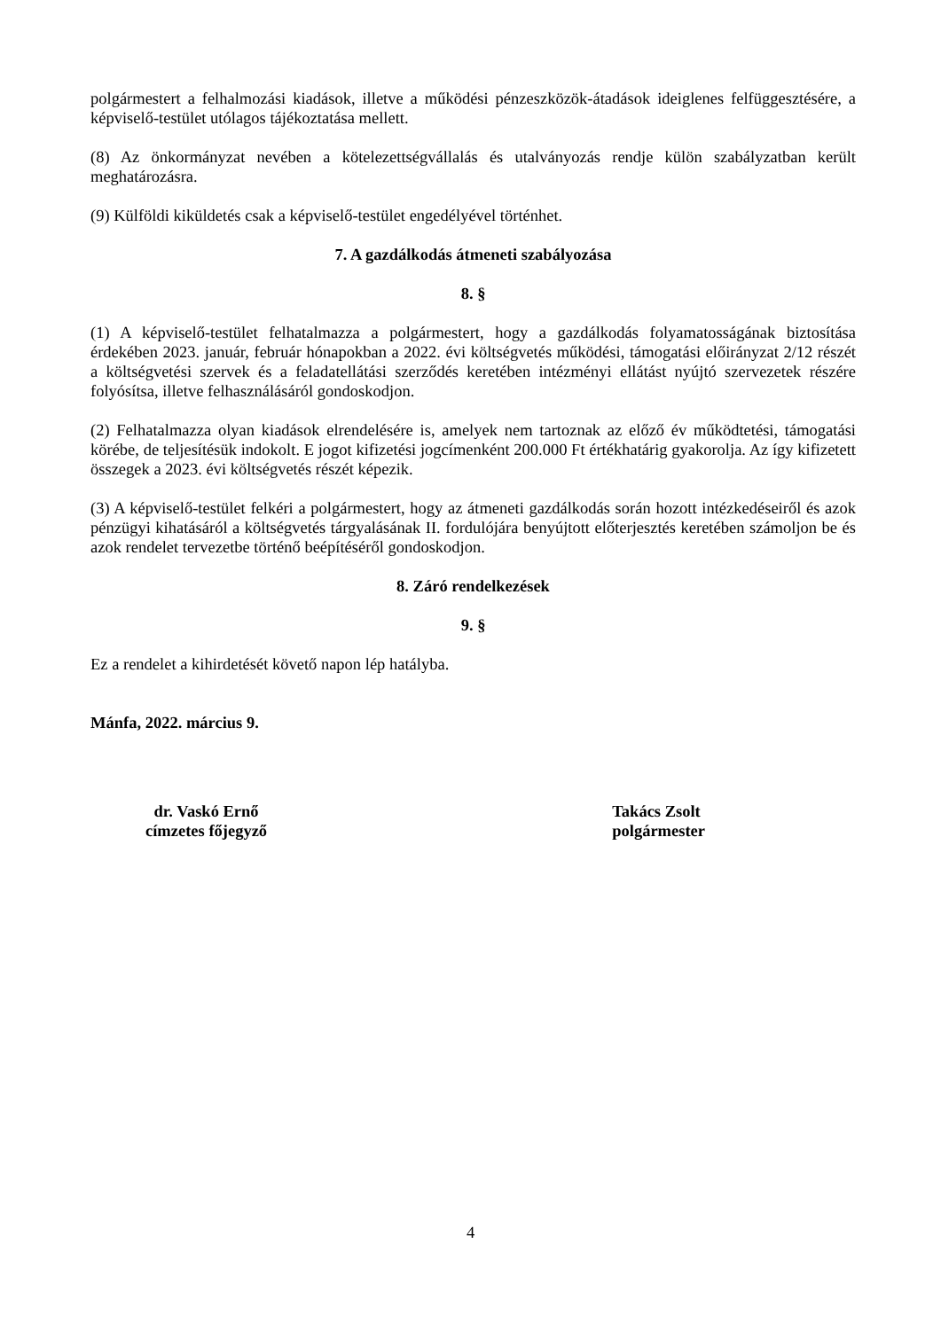polgármestert a felhalmozási kiadások, illetve a működési pénzeszközök-átadások ideiglenes felfüggesztésére, a képviselő-testület utólagos tájékoztatása mellett.
(8) Az önkormányzat nevében a kötelezettségvállalás és utalványozás rendje külön szabályzatban került meghatározásra.
(9) Külföldi kiküldetés csak a képviselő-testület engedélyével történhet.
7. A gazdálkodás átmeneti szabályozása
8. §
(1) A képviselő-testület felhatalmazza a polgármestert, hogy a gazdálkodás folyamatosságának biztosítása érdekében 2023. január, február hónapokban a 2022. évi költségvetés működési, támogatási előirányzat 2/12 részét a költségvetési szervek és a feladatellátási szerződés keretében intézményi ellátást nyújtó szervezetek részére folyósítsa, illetve felhasználásáról gondoskodjon.
(2) Felhatalmazza olyan kiadások elrendelésére is, amelyek nem tartoznak az előző év működtetési, támogatási körébe, de teljesítésük indokolt. E jogot kifizetési jogcímenként 200.000 Ft értékhatárig gyakorolja. Az így kifizetett összegek a 2023. évi költségvetés részét képezik.
(3) A képviselő-testület felkéri a polgármestert, hogy az átmeneti gazdálkodás során hozott intézkedéseiről és azok pénzügyi kihatásáról a költségvetés tárgyalásának II. fordulójára benyújtott előterjesztés keretében számoljon be és azok rendelet tervezetbe történő beépítéséről gondoskodjon.
8. Záró rendelkezések
9. §
Ez a rendelet a kihirdetését követő napon lép hatályba.
Mánfa, 2022. március 9.
dr. Vaskó Ernő
címzetes főjegyző
Takács Zsolt
polgármester
4